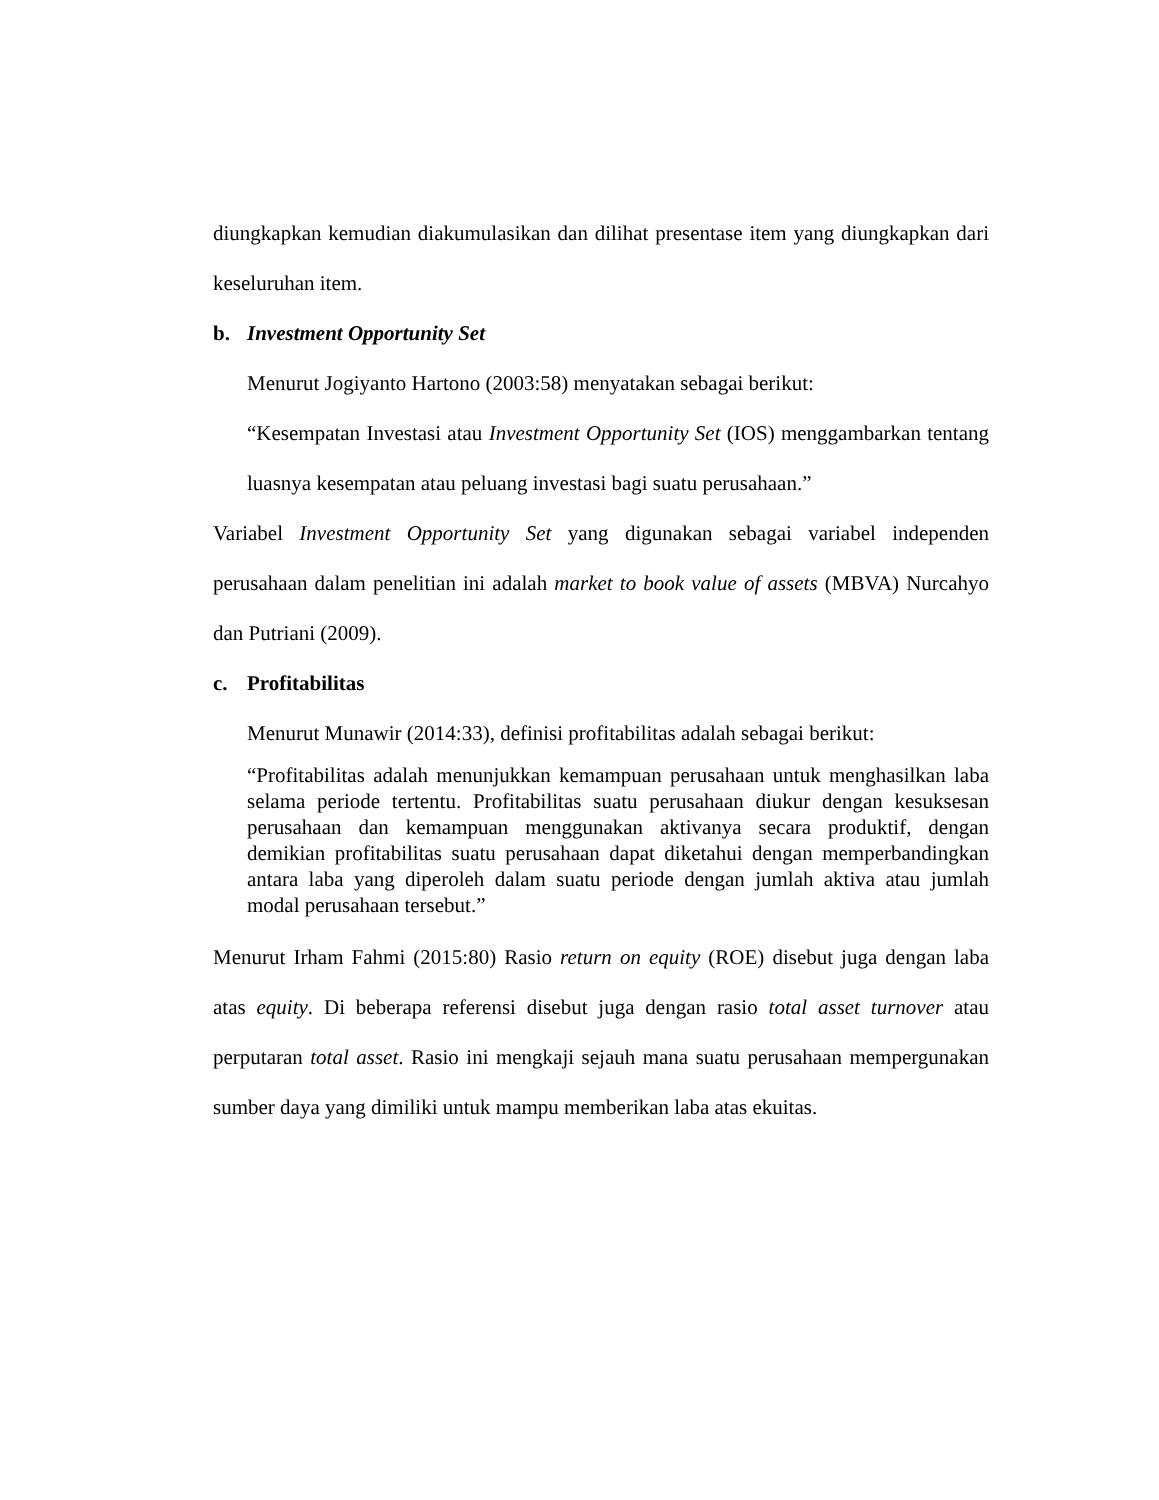diungkapkan kemudian diakumulasikan dan dilihat presentase item yang diungkapkan dari keseluruhan item.
b. Investment Opportunity Set
Menurut Jogiyanto Hartono (2003:58) menyatakan sebagai berikut:
“Kesempatan Investasi atau Investment Opportunity Set (IOS) menggambarkan tentang luasnya kesempatan atau peluang investasi bagi suatu perusahaan.”
Variabel Investment Opportunity Set yang digunakan sebagai variabel independen perusahaan dalam penelitian ini adalah market to book value of assets (MBVA) Nurcahyo dan Putriani (2009).
c. Profitabilitas
Menurut Munawir (2014:33), definisi profitabilitas adalah sebagai berikut:
“Profitabilitas adalah menunjukkan kemampuan perusahaan untuk menghasilkan laba selama periode tertentu. Profitabilitas suatu perusahaan diukur dengan kesuksesan perusahaan dan kemampuan menggunakan aktivanya secara produktif, dengan demikian profitabilitas suatu perusahaan dapat diketahui dengan memperbandingkan antara laba yang diperoleh dalam suatu periode dengan jumlah aktiva atau jumlah modal perusahaan tersebut.”
Menurut Irham Fahmi (2015:80) Rasio return on equity (ROE) disebut juga dengan laba atas equity. Di beberapa referensi disebut juga dengan rasio total asset turnover atau perputaran total asset. Rasio ini mengkaji sejauh mana suatu perusahaan mempergunakan sumber daya yang dimiliki untuk mampu memberikan laba atas ekuitas.